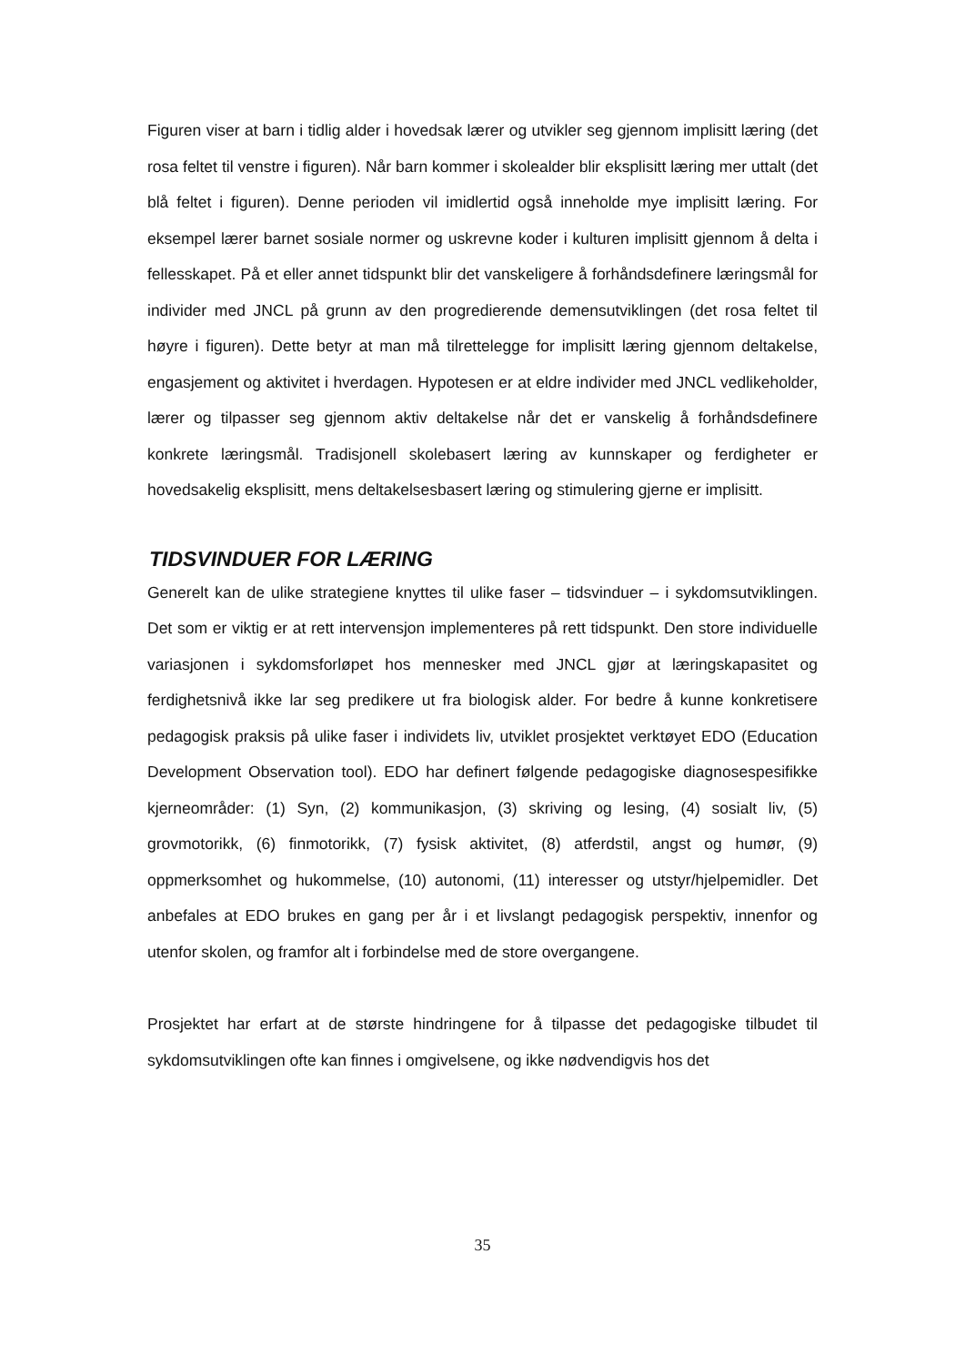Figuren viser at barn i tidlig alder i hovedsak lærer og utvikler seg gjennom implisitt læring (det rosa feltet til venstre i figuren). Når barn kommer i skolealder blir eksplisitt læring mer uttalt (det blå feltet i figuren). Denne perioden vil imidlertid også inneholde mye implisitt læring. For eksempel lærer barnet sosiale normer og uskrevne koder i kulturen implisitt gjennom å delta i fellesskapet. På et eller annet tidspunkt blir det vanskeligere å forhåndsdefinere læringsmål for individer med JNCL på grunn av den progredierende demensutviklingen (det rosa feltet til høyre i figuren). Dette betyr at man må tilrettelegge for implisitt læring gjennom deltakelse, engasjement og aktivitet i hverdagen. Hypotesen er at eldre individer med JNCL vedlikeholder, lærer og tilpasser seg gjennom aktiv deltakelse når det er vanskelig å forhåndsdefinere konkrete læringsmål. Tradisjonell skolebasert læring av kunnskaper og ferdigheter er hovedsakelig eksplisitt, mens deltakelsesbasert læring og stimulering gjerne er implisitt.
TIDSVINDUER FOR LÆRING
Generelt kan de ulike strategiene knyttes til ulike faser – tidsvinduer – i sykdomsutviklingen. Det som er viktig er at rett intervensjon implementeres på rett tidspunkt. Den store individuelle variasjonen i sykdomsforløpet hos mennesker med JNCL gjør at læringskapasitet og ferdighetsnivå ikke lar seg predikere ut fra biologisk alder. For bedre å kunne konkretisere pedagogisk praksis på ulike faser i individets liv, utviklet prosjektet verktøyet EDO (Education Development Observation tool). EDO har definert følgende pedagogiske diagnosespesifikke kjerneområder: (1) Syn, (2) kommunikasjon, (3) skriving og lesing, (4) sosialt liv, (5) grovmotorikk, (6) finmotorikk, (7) fysisk aktivitet, (8) atferdstil, angst og humør, (9) oppmerksomhet og hukommelse, (10) autonomi, (11) interesser og utstyr/hjelpemidler. Det anbefales at EDO brukes en gang per år i et livslangt pedagogisk perspektiv, innenfor og utenfor skolen, og framfor alt i forbindelse med de store overgangene.
Prosjektet har erfart at de største hindringene for å tilpasse det pedagogiske tilbudet til sykdomsutviklingen ofte kan finnes i omgivelsene, og ikke nødvendigvis hos det
35